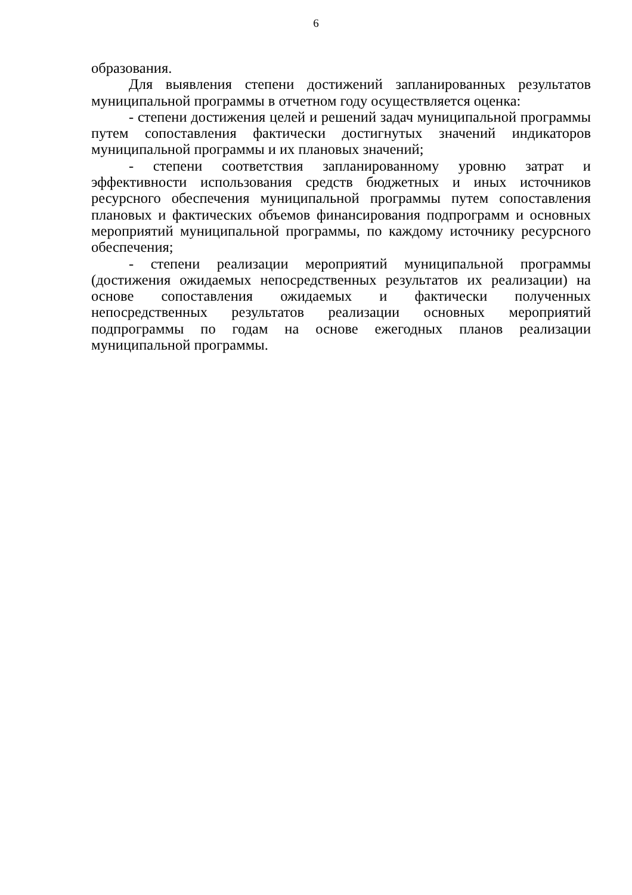6
образования.
Для выявления степени достижений запланированных результатов муниципальной программы в отчетном году осуществляется оценка:
- степени достижения целей и решений задач муниципальной программы путем сопоставления фактически достигнутых значений индикаторов муниципальной программы и их плановых значений;
- степени соответствия запланированному уровню затрат и эффективности использования средств бюджетных и иных источников ресурсного обеспечения муниципальной программы путем сопоставления плановых и фактических объемов финансирования подпрограмм и основных мероприятий муниципальной программы, по каждому источнику ресурсного обеспечения;
- степени реализации мероприятий муниципальной программы (достижения ожидаемых непосредственных результатов их реализации) на основе сопоставления ожидаемых и фактически полученных непосредственных результатов реализации основных мероприятий подпрограммы по годам на основе ежегодных планов реализации муниципальной программы.